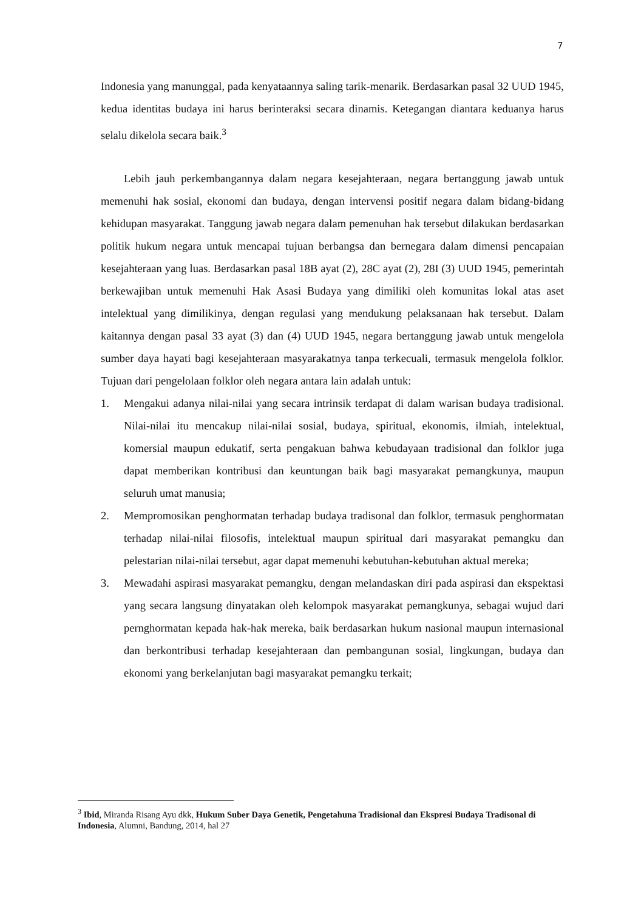7
Indonesia yang manunggal, pada kenyataannya saling tarik-menarik. Berdasarkan pasal 32 UUD 1945, kedua identitas budaya ini harus berinteraksi secara dinamis. Ketegangan diantara keduanya harus selalu dikelola secara baik.<sup>3</sup>
Lebih jauh perkembangannya dalam negara kesejahteraan, negara bertanggung jawab untuk memenuhi hak sosial, ekonomi dan budaya, dengan intervensi positif negara dalam bidang-bidang kehidupan masyarakat. Tanggung jawab negara dalam pemenuhan hak tersebut dilakukan berdasarkan politik hukum negara untuk mencapai tujuan berbangsa dan bernegara dalam dimensi pencapaian kesejahteraan yang luas. Berdasarkan pasal 18B ayat (2), 28C ayat (2), 28I (3) UUD 1945, pemerintah berkewajiban untuk memenuhi Hak Asasi Budaya yang dimiliki oleh komunitas lokal atas aset intelektual yang dimilikinya, dengan regulasi yang mendukung pelaksanaan hak tersebut. Dalam kaitannya dengan pasal 33 ayat (3) dan (4) UUD 1945, negara bertanggung jawab untuk mengelola sumber daya hayati bagi kesejahteraan masyarakatnya tanpa terkecuali, termasuk mengelola folklor. Tujuan dari pengelolaan folklor oleh negara antara lain adalah untuk:
1. Mengakui adanya nilai-nilai yang secara intrinsik terdapat di dalam warisan budaya tradisional. Nilai-nilai itu mencakup nilai-nilai sosial, budaya, spiritual, ekonomis, ilmiah, intelektual, komersial maupun edukatif, serta pengakuan bahwa kebudayaan tradisional dan folklor juga dapat memberikan kontribusi dan keuntungan baik bagi masyarakat pemangkunya, maupun seluruh umat manusia;
2. Mempromosikan penghormatan terhadap budaya tradisonal dan folklor, termasuk penghormatan terhadap nilai-nilai filosofis, intelektual maupun spiritual dari masyarakat pemangku dan pelestarian nilai-nilai tersebut, agar dapat memenuhi kebutuhan-kebutuhan aktual mereka;
3. Mewadahi aspirasi masyarakat pemangku, dengan melandaskan diri pada aspirasi dan ekspektasi yang secara langsung dinyatakan oleh kelompok masyarakat pemangkunya, sebagai wujud dari pernghormatan kepada hak-hak mereka, baik berdasarkan hukum nasional maupun internasional dan berkontribusi terhadap kesejahteraan dan pembangunan sosial, lingkungan, budaya dan ekonomi yang berkelanjutan bagi masyarakat pemangku terkait;
<sup>3</sup> Ibid, Miranda Risang Ayu dkk, Hukum Suber Daya Genetik, Pengetahuna Tradisional dan Ekspresi Budaya Tradisonal di Indonesia, Alumni, Bandung, 2014, hal 27